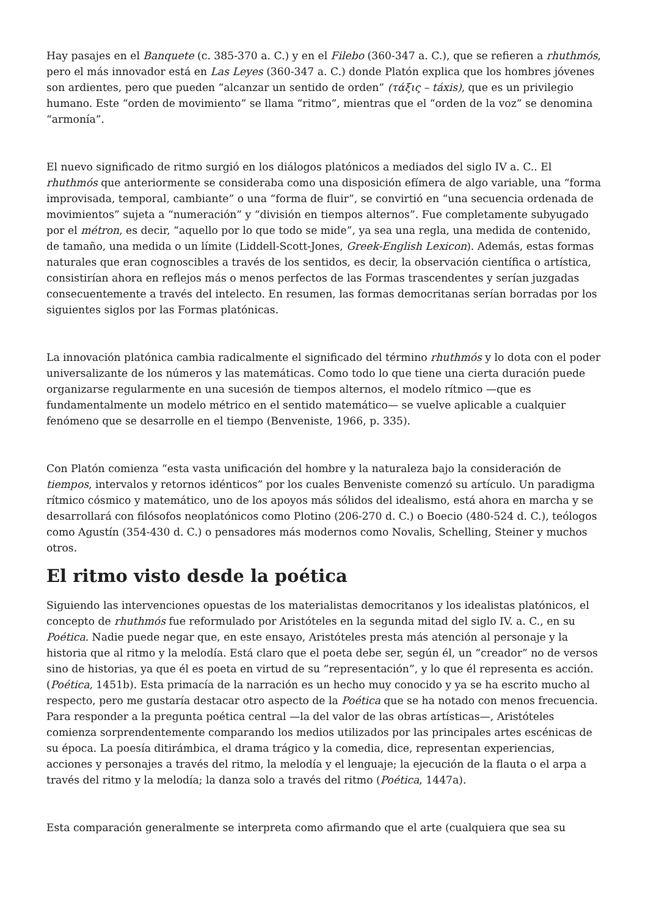Hay pasajes en el Banquete (c. 385-370 a. C.) y en el Filebo (360-347 a. C.), que se refieren a rhuthmós, pero el más innovador está en Las Leyes (360-347 a. C.) donde Platón explica que los hombres jóvenes son ardientes, pero que pueden “alcanzar un sentido de orden” (τάξις – táxis), que es un privilegio humano. Este “orden de movimiento” se llama “ritmo”, mientras que el “orden de la voz” se denomina “armonía”.
El nuevo significado de ritmo surgió en los diálogos platónicos a mediados del siglo IV a. C.. El rhuthmós que anteriormente se consideraba como una disposición efímera de algo variable, una “forma improvisada, temporal, cambiante” o una “forma de fluir”, se convirtió en “una secuencia ordenada de movimientos” sujeta a “numeración” y “división en tiempos alternos”. Fue completamente subyugado por el métron, es decir, “aquello por lo que todo se mide”, ya sea una regla, una medida de contenido, de tamaño, una medida o un límite (Liddell-Scott-Jones, Greek-English Lexicon). Además, estas formas naturales que eran cognoscibles a través de los sentidos, es decir, la observación científica o artística, consistirían ahora en reflejos más o menos perfectos de las Formas trascendentes y serían juzgadas consecuentemente a través del intelecto. En resumen, las formas democritanas serían borradas por los siguientes siglos por las Formas platónicas.
La innovación platónica cambia radicalmente el significado del término rhuthmós y lo dota con el poder universalizante de los números y las matemáticas. Como todo lo que tiene una cierta duración puede organizarse regularmente en una sucesión de tiempos alternos, el modelo rítmico —que es fundamentalmente un modelo métrico en el sentido matemático— se vuelve aplicable a cualquier fenómeno que se desarrolle en el tiempo (Benveniste, 1966, p. 335).
Con Platón comienza “esta vasta unificación del hombre y la naturaleza bajo la consideración de tiempos, intervalos y retornos idénticos” por los cuales Benveniste comenzó su artículo. Un paradigma rítmico cósmico y matemático, uno de los apoyos más sólidos del idealismo, está ahora en marcha y se desarrollará con filósofos neoplatónicos como Plotino (206-270 d. C.) o Boecio (480-524 d. C.), teólogos como Agustín (354-430 d. C.) o pensadores más modernos como Novalis, Schelling, Steiner y muchos otros.
El ritmo visto desde la poética
Siguiendo las intervenciones opuestas de los materialistas democritanos y los idealistas platónicos, el concepto de rhuthmós fue reformulado por Aristóteles en la segunda mitad del siglo IV. a. C., en su Poética. Nadie puede negar que, en este ensayo, Aristóteles presta más atención al personaje y la historia que al ritmo y la melodía. Está claro que el poeta debe ser, según él, un “creador” no de versos sino de historias, ya que él es poeta en virtud de su “representación”, y lo que él representa es acción. (Poética, 1451b). Esta primacía de la narración es un hecho muy conocido y ya se ha escrito mucho al respecto, pero me gustaría destacar otro aspecto de la Poética que se ha notado con menos frecuencia. Para responder a la pregunta poética central —la del valor de las obras artísticas—, Aristóteles comienza sorprendentemente comparando los medios utilizados por las principales artes escénicas de su época. La poesía ditirámbica, el drama trágico y la comedia, dice, representan experiencias, acciones y personajes a través del ritmo, la melodía y el lenguaje; la ejecución de la flauta o el arpa a través del ritmo y la melodía; la danza solo a través del ritmo (Poética, 1447a).
Esta comparación generalmente se interpreta como afirmando que el arte (cualquiera que sea su